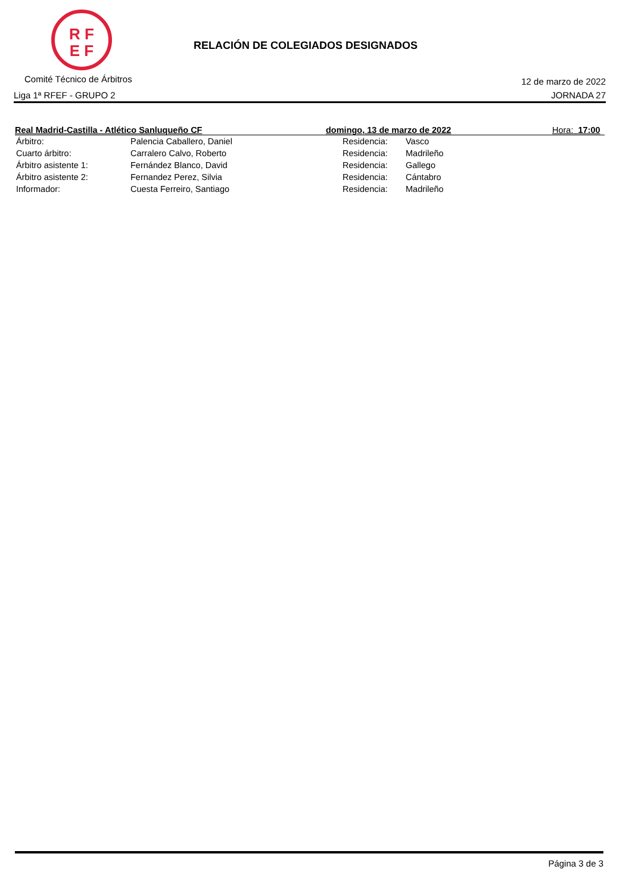R F
E F
RELACIÓN DE COLEGIADOS DESIGNADOS
Comité Técnico de Árbitros 12 de marzo de 2022
Liga 1ª RFEF - GRUPO 2 JORNADA 27
Real Madrid-Castilla - Atlético Sanluqueño CF domingo, 13 de marzo de 2022 Hora: 17:00
| Árbitro: | Palencia Caballero, Daniel | Residencia: | Vasco |
| Cuarto árbitro: | Carralero Calvo, Roberto | Residencia: | Madrileño |
| Árbitro asistente 1: | Fernández Blanco, David | Residencia: | Gallego |
| Árbitro asistente 2: | Fernandez Perez, Silvia | Residencia: | Cántabro |
| Informador: | Cuesta Ferreiro, Santiago | Residencia: | Madrileño |
Página 3 de 3